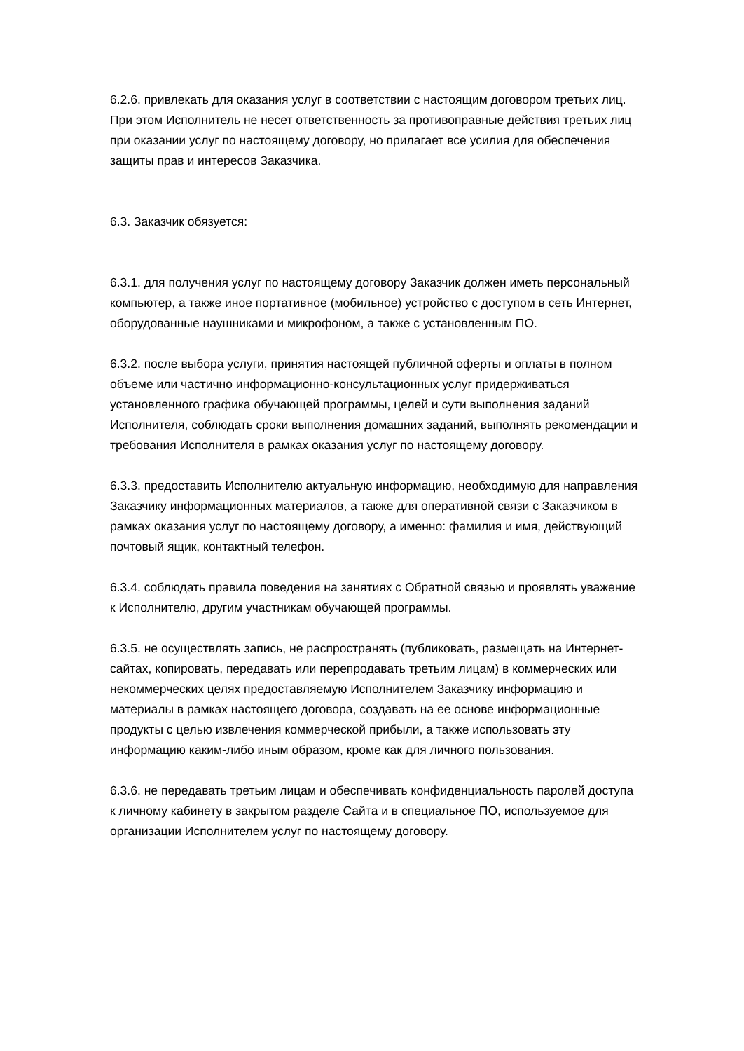6.2.6. привлекать для оказания услуг в соответствии с настоящим договором третьих лиц. При этом Исполнитель не несет ответственность за противоправные действия третьих лиц при оказании услуг по настоящему договору, но прилагает все усилия для обеспечения защиты прав и интересов Заказчика.
6.3. Заказчик обязуется:
6.3.1. для получения услуг по настоящему договору Заказчик должен иметь персональный компьютер, а также иное портативное (мобильное) устройство с доступом в сеть Интернет, оборудованные наушниками и микрофоном, а также с установленным ПО.
6.3.2. после выбора услуги, принятия настоящей публичной оферты и оплаты в полном объеме или частично информационно-консультационных услуг придерживаться установленного графика обучающей программы, целей и сути выполнения заданий Исполнителя, соблюдать сроки выполнения домашних заданий, выполнять рекомендации и требования Исполнителя в рамках оказания услуг по настоящему договору.
6.3.3. предоставить Исполнителю актуальную информацию, необходимую для направления Заказчику информационных материалов, а также для оперативной связи с Заказчиком в рамках оказания услуг по настоящему договору, а именно: фамилия и имя, действующий почтовый ящик, контактный телефон.
6.3.4. соблюдать правила поведения на занятиях с Обратной связью и проявлять уважение к Исполнителю, другим участникам обучающей программы.
6.3.5. не осуществлять запись, не распространять (публиковать, размещать на Интернет-сайтах, копировать, передавать или перепродавать третьим лицам) в коммерческих или некоммерческих целях предоставляемую Исполнителем Заказчику информацию и материалы в рамках настоящего договора, создавать на ее основе информационные продукты с целью извлечения коммерческой прибыли, а также использовать эту информацию каким-либо иным образом, кроме как для личного пользования.
6.3.6. не передавать третьим лицам и обеспечивать конфиденциальность паролей доступа к личному кабинету в закрытом разделе Сайта и в специальное ПО, используемое для организации Исполнителем услуг по настоящему договору.